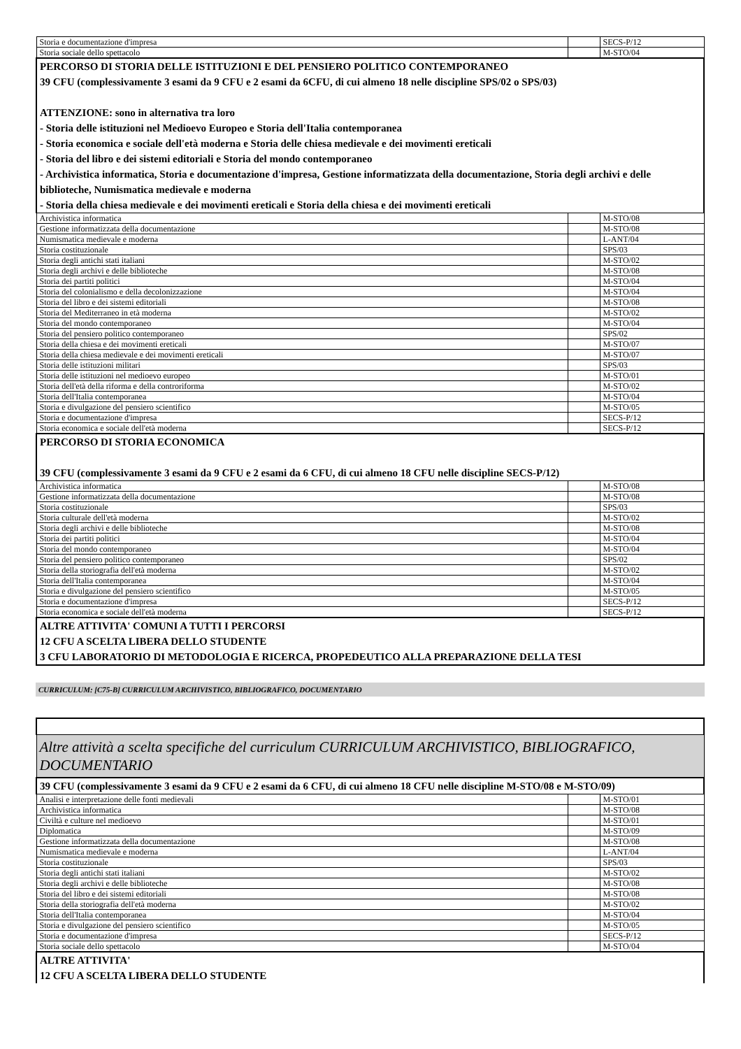| Storia e documentazione d'impresa | | SECS-P/12 |
| Storia sociale dello spettacolo | | M-STO/04 |
| PERCORSO DI STORIA DELLE ISTITUZIONI E DEL PENSIERO POLITICO CONTEMPORANEO 39 CFU (complessivamente 3 esami da 9 CFU e 2 esami da 6CFU, di cui almeno 18 nelle discipline SPS/02 o SPS/03) ATTENZIONE: sono in alternativa tra loro - Storia delle istituzioni nel Medioevo Europeo e Storia dell'Italia contemporanea - Storia economica e sociale dell'età moderna e Storia delle chiesa medievale e dei movimenti ereticali - Storia del libro e dei sistemi editoriali e Storia del mondo contemporaneo - Archivistica informatica, Storia e documentazione d'impresa, Gestione informatizzata della documentazione, Storia degli archivi e delle biblioteche, Numismatica medievale e moderna - Storia della chiesa medievale e dei movimenti ereticali e Storia della chiesa e dei movimenti ereticali | | |
| Archivistica informatica | | M-STO/08 |
| Gestione informatizzata della documentazione | | M-STO/08 |
| Numismatica medievale e moderna | | L-ANT/04 |
| Storia costituzionale | | SPS/03 |
| Storia degli antichi stati italiani | | M-STO/02 |
| Storia degli archivi e delle biblioteche | | M-STO/08 |
| Storia dei partiti politici | | M-STO/04 |
| Storia del colonialismo e della decolonizzazione | | M-STO/04 |
| Storia del libro e dei sistemi editoriali | | M-STO/08 |
| Storia del Mediterraneo in età moderna | | M-STO/02 |
| Storia del mondo contemporaneo | | M-STO/04 |
| Storia del pensiero politico contemporaneo | | SPS/02 |
| Storia della chiesa e dei movimenti ereticali | | M-STO/07 |
| Storia della chiesa medievale e dei movimenti ereticali | | M-STO/07 |
| Storia delle istituzioni militari | | SPS/03 |
| Storia delle istituzioni nel medioevo europeo | | M-STO/01 |
| Storia dell'età della riforma e della controriforma | | M-STO/02 |
| Storia dell'Italia contemporanea | | M-STO/04 |
| Storia e divulgazione del pensiero scientifico | | M-STO/05 |
| Storia e documentazione d'impresa | | SECS-P/12 |
| Storia economica e sociale dell'età moderna | | SECS-P/12 |
| PERCORSO DI STORIA ECONOMICA 39 CFU (complessivamente 3 esami da 9 CFU e 2 esami da 6 CFU, di cui almeno 18 CFU nelle discipline SECS-P/12) | | |
| Archivistica informatica | | M-STO/08 |
| Gestione informatizzata della documentazione | | M-STO/08 |
| Storia costituzionale | | SPS/03 |
| Storia culturale dell'età moderna | | M-STO/02 |
| Storia degli archivi e delle biblioteche | | M-STO/08 |
| Storia dei partiti politici | | M-STO/04 |
| Storia del mondo contemporaneo | | M-STO/04 |
| Storia del pensiero politico contemporaneo | | SPS/02 |
| Storia della storiografia dell'età moderna | | M-STO/02 |
| Storia dell'Italia contemporanea | | M-STO/04 |
| Storia e divulgazione del pensiero scientifico | | M-STO/05 |
| Storia e documentazione d'impresa | | SECS-P/12 |
| Storia economica e sociale dell'età moderna | | SECS-P/12 |
| ALTRE ATTIVITA' COMUNI A TUTTI I PERCORSI 12 CFU A SCELTA LIBERA DELLO STUDENTE 3 CFU LABORATORIO DI METODOLOGIA E RICERCA, PROPEDEUTICO ALLA PREPARAZIONE DELLA TESI | | |
CURRICULUM: [C75-B] CURRICULUM ARCHIVISTICO, BIBLIOGRAFICO, DOCUMENTARIO
| Altre attività a scelta specifiche del curriculum CURRICULUM ARCHIVISTICO, BIBLIOGRAFICO, DOCUMENTARIO | | |
| 39 CFU (complessivamente 3 esami da 9 CFU e 2 esami da 6 CFU, di cui almeno 18 CFU nelle discipline M-STO/08 e M-STO/09) | | |
| Analisi e interpretazione delle fonti medievali | | M-STO/01 |
| Archivistica informatica | | M-STO/08 |
| Civiltà e culture nel medioevo | | M-STO/01 |
| Diplomatica | | M-STO/09 |
| Gestione informatizzata della documentazione | | M-STO/08 |
| Numismatica medievale e moderna | | L-ANT/04 |
| Storia costituzionale | | SPS/03 |
| Storia degli antichi stati italiani | | M-STO/02 |
| Storia degli archivi e delle biblioteche | | M-STO/08 |
| Storia del libro e dei sistemi editoriali | | M-STO/08 |
| Storia della storiografia dell'età moderna | | M-STO/02 |
| Storia dell'Italia contemporanea | | M-STO/04 |
| Storia e divulgazione del pensiero scientifico | | M-STO/05 |
| Storia e documentazione d'impresa | | SECS-P/12 |
| Storia sociale dello spettacolo | | M-STO/04 |
| ALTRE ATTIVITA' 12 CFU A SCELTA LIBERA DELLO STUDENTE | | |